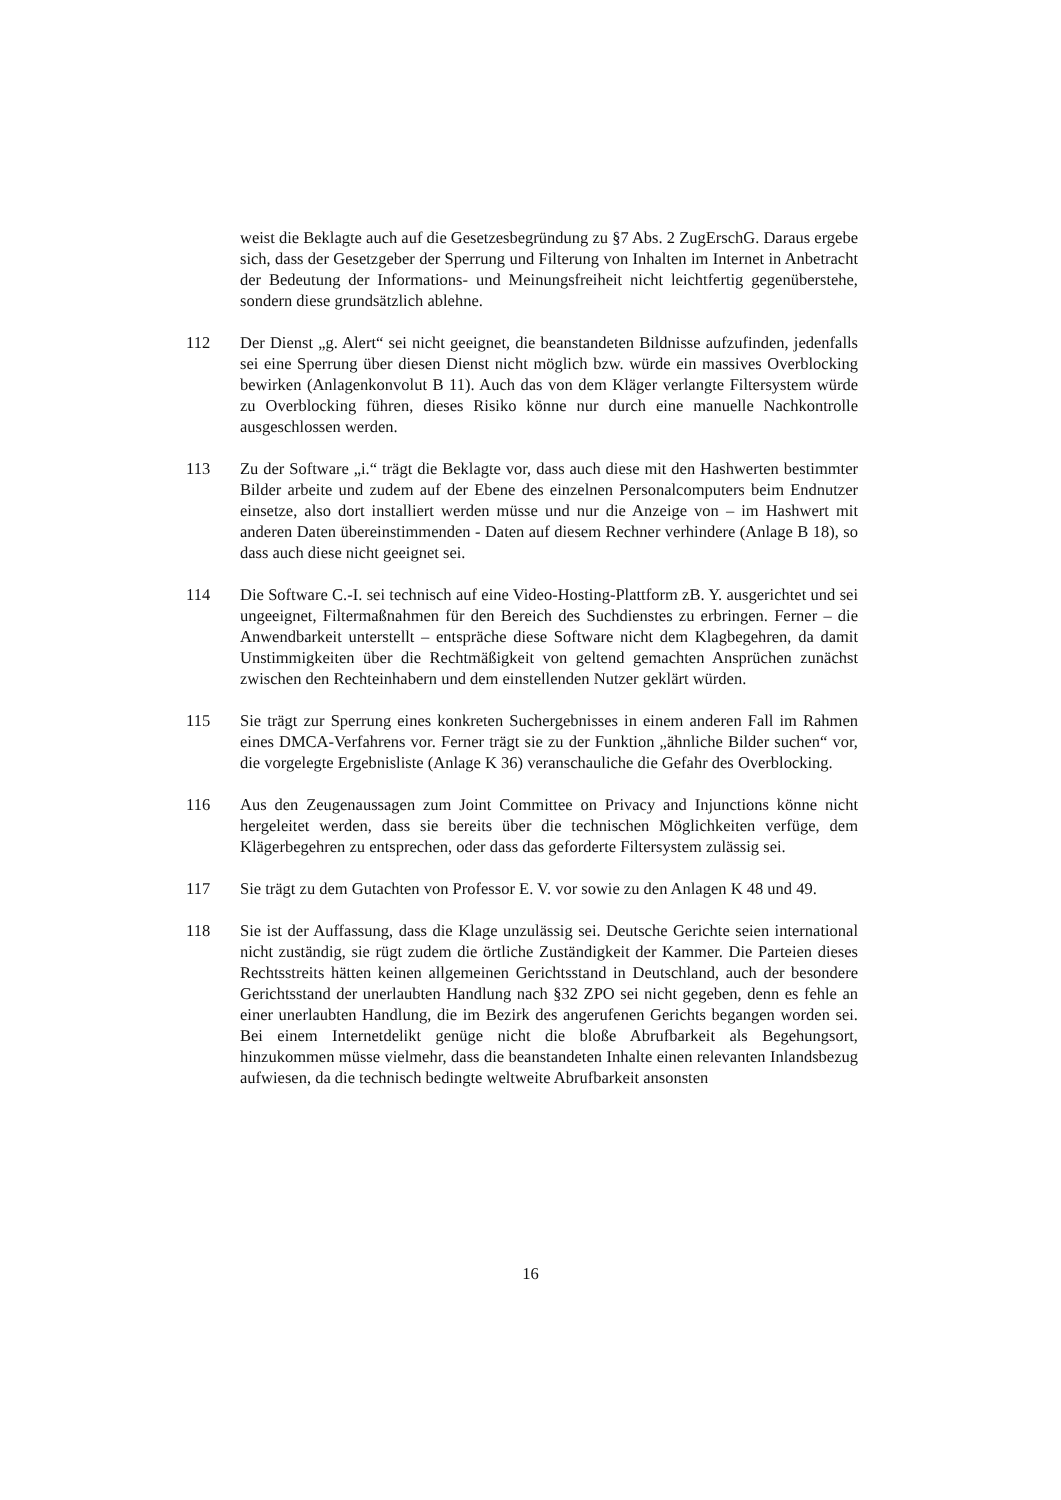weist die Beklagte auch auf die Gesetzesbegründung zu §7 Abs. 2 ZugErschG. Daraus ergebe sich, dass der Gesetzgeber der Sperrung und Filterung von Inhalten im Internet in Anbetracht der Bedeutung der Informations- und Meinungsfreiheit nicht leichtfertig gegenüberstehe, sondern diese grundsätzlich ablehne.
112 Der Dienst „g. Alert“ sei nicht geeignet, die beanstandeten Bildnisse aufzufinden, jedenfalls sei eine Sperrung über diesen Dienst nicht möglich bzw. würde ein massives Overblocking bewirken (Anlagenkonvolut B 11). Auch das von dem Kläger verlangte Filtersystem würde zu Overblocking führen, dieses Risiko könne nur durch eine manuelle Nachkontrolle ausgeschlossen werden.
113 Zu der Software „i.“ trägt die Beklagte vor, dass auch diese mit den Hashwerten bestimmter Bilder arbeite und zudem auf der Ebene des einzelnen Personalcomputers beim Endnutzer einsetze, also dort installiert werden müsse und nur die Anzeige von – im Hashwert mit anderen Daten übereinstimmenden - Daten auf diesem Rechner verhindere (Anlage B 18), so dass auch diese nicht geeignet sei.
114 Die Software C.-I. sei technisch auf eine Video-Hosting-Plattform zB. Y. ausgerichtet und sei ungeeignet, Filtermaßnahmen für den Bereich des Suchdienstes zu erbringen. Ferner – die Anwendbarkeit unterstellt – entspräche diese Software nicht dem Klagbegehren, da damit Unstimmigkeiten über die Rechtmäßigkeit von geltend gemachten Ansprüchen zunächst zwischen den Rechteinhabern und dem einstellenden Nutzer geklärt würden.
115 Sie trägt zur Sperrung eines konkreten Suchergebnisses in einem anderen Fall im Rahmen eines DMCA-Verfahrens vor. Ferner trägt sie zu der Funktion „ähnliche Bilder suchen“ vor, die vorgelegte Ergebnisliste (Anlage K 36) veranschauliche die Gefahr des Overblocking.
116 Aus den Zeugenaussagen zum Joint Committee on Privacy and Injunctions könne nicht hergeleitet werden, dass sie bereits über die technischen Möglichkeiten verfüge, dem Klägerbegehren zu entsprechen, oder dass das geforderte Filtersystem zulässig sei.
117 Sie trägt zu dem Gutachten von Professor E. V. vor sowie zu den Anlagen K 48 und 49.
118 Sie ist der Auffassung, dass die Klage unzulässig sei. Deutsche Gerichte seien international nicht zuständig, sie rügt zudem die örtliche Zuständigkeit der Kammer. Die Parteien dieses Rechtsstreits hätten keinen allgemeinen Gerichtsstand in Deutschland, auch der besondere Gerichtsstand der unerlaubten Handlung nach §32 ZPO sei nicht gegeben, denn es fehle an einer unerlaubten Handlung, die im Bezirk des angerufenen Gerichts begangen worden sei. Bei einem Internetdelikt genüge nicht die bloße Abrufbarkeit als Begehungsort, hinzukommen müsse vielmehr, dass die beanstandeten Inhalte einen relevanten Inlandsbezug aufwiesen, da die technisch bedingte weltweite Abrufbarkeit ansonsten
16